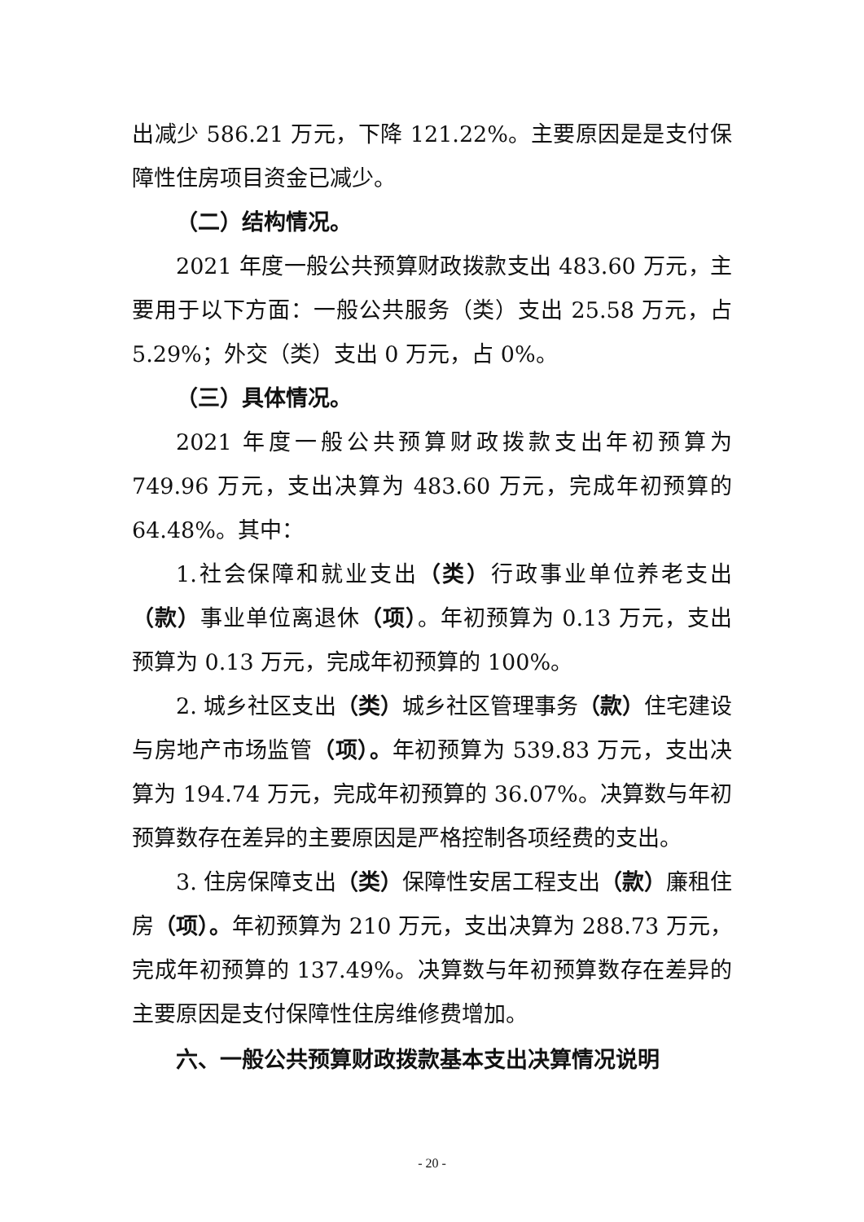出减少 586.21 万元，下降 121.22%。主要原因是是支付保障性住房项目资金已减少。
（二）结构情况。
2021 年度一般公共预算财政拨款支出 483.60 万元，主要用于以下方面：一般公共服务（类）支出 25.58 万元，占 5.29%；外交（类）支出 0 万元，占 0%。
（三）具体情况。
2021 年度一般公共预算财政拨款支出年初预算为 749.96 万元，支出决算为 483.60 万元，完成年初预算的 64.48%。其中：
1.社会保障和就业支出（类）行政事业单位养老支出（款）事业单位离退休（项）。年初预算为 0.13 万元，支出预算为 0.13 万元，完成年初预算的 100%。
2. 城乡社区支出（类）城乡社区管理事务（款）住宅建设与房地产市场监管（项）。年初预算为 539.83 万元，支出决算为 194.74 万元，完成年初预算的 36.07%。决算数与年初预算数存在差异的主要原因是严格控制各项经费的支出。
3. 住房保障支出（类）保障性安居工程支出（款）廉租住房（项）。年初预算为 210 万元，支出决算为 288.73 万元，完成年初预算的 137.49%。决算数与年初预算数存在差异的主要原因是支付保障性住房维修费增加。
六、一般公共预算财政拨款基本支出决算情况说明
- 20 -